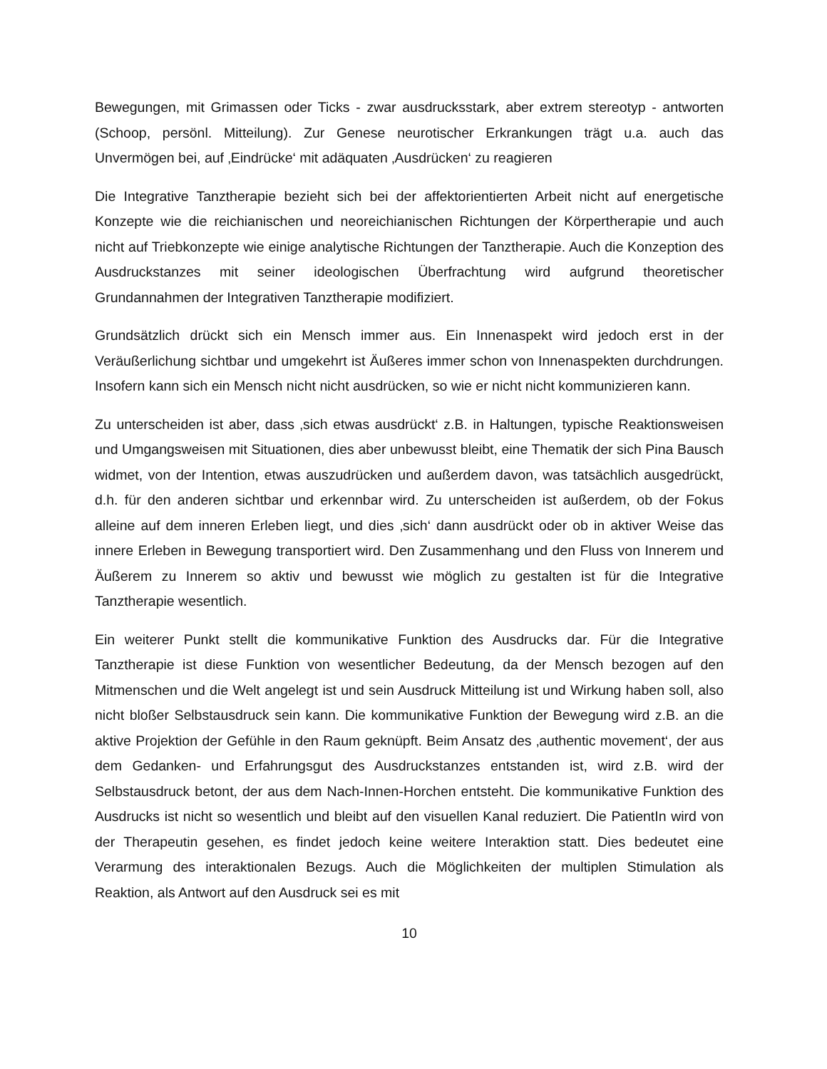Bewegungen, mit Grimassen oder Ticks - zwar ausdrucksstark, aber extrem stereotyp - antworten (Schoop, persönl. Mitteilung). Zur Genese neurotischer Erkrankungen trägt u.a. auch das Unvermögen bei, auf ‚Eindrücke‘ mit adäquaten ‚Ausdrücken‘ zu reagieren
Die Integrative Tanztherapie bezieht sich bei der affektorientierten Arbeit nicht auf energetische Konzepte wie die reichianischen und neoreichianischen Richtungen der Körpertherapie und auch nicht auf Triebkonzepte wie einige analytische Richtungen der Tanztherapie. Auch die Konzeption des Ausdruckstanzes mit seiner ideologischen Überfrachtung wird aufgrund theoretischer Grundannahmen der Integrativen Tanztherapie modifiziert.
Grundsätzlich drückt sich ein Mensch immer aus. Ein Innenaspekt wird jedoch erst in der Veräußerlichung sichtbar und umgekehrt ist Äußeres immer schon von Innenaspekten durchdrungen. Insofern kann sich ein Mensch nicht nicht ausdrücken, so wie er nicht nicht kommunizieren kann.
Zu unterscheiden ist aber, dass ‚sich etwas ausdrückt‘ z.B. in Haltungen, typische Reaktionsweisen und Umgangsweisen mit Situationen, dies aber unbewusst bleibt, eine Thematik der sich Pina Bausch widmet, von der Intention, etwas auszudrücken und außerdem davon, was tatsächlich ausgedrückt, d.h. für den anderen sichtbar und erkennbar wird. Zu unterscheiden ist außerdem, ob der Fokus alleine auf dem inneren Erleben liegt, und dies ‚sich‘ dann ausdrückt oder ob in aktiver Weise das innere Erleben in Bewegung transportiert wird. Den Zusammenhang und den Fluss von Innerem und Äußerem zu Innerem so aktiv und bewusst wie möglich zu gestalten ist für die Integrative Tanztherapie wesentlich.
Ein weiterer Punkt stellt die kommunikative Funktion des Ausdrucks dar. Für die Integrative Tanztherapie ist diese Funktion von wesentlicher Bedeutung, da der Mensch bezogen auf den Mitmenschen und die Welt angelegt ist und sein Ausdruck Mitteilung ist und Wirkung haben soll, also nicht bloßer Selbstausdruck sein kann. Die kommunikative Funktion der Bewegung wird z.B. an die aktive Projektion der Gefühle in den Raum geknüpft. Beim Ansatz des ‚authentic movement‘, der aus dem Gedanken- und Erfahrungsgut des Ausdruckstanzes entstanden ist, wird z.B. wird der Selbstausdruck betont, der aus dem Nach-Innen-Horchen entsteht. Die kommunikative Funktion des Ausdrucks ist nicht so wesentlich und bleibt auf den visuellen Kanal reduziert. Die PatientIn wird von der Therapeutin gesehen, es findet jedoch keine weitere Interaktion statt. Dies bedeutet eine Verarmung des interaktionalen Bezugs. Auch die Möglichkeiten der multiplen Stimulation als Reaktion, als Antwort auf den Ausdruck sei es mit
10